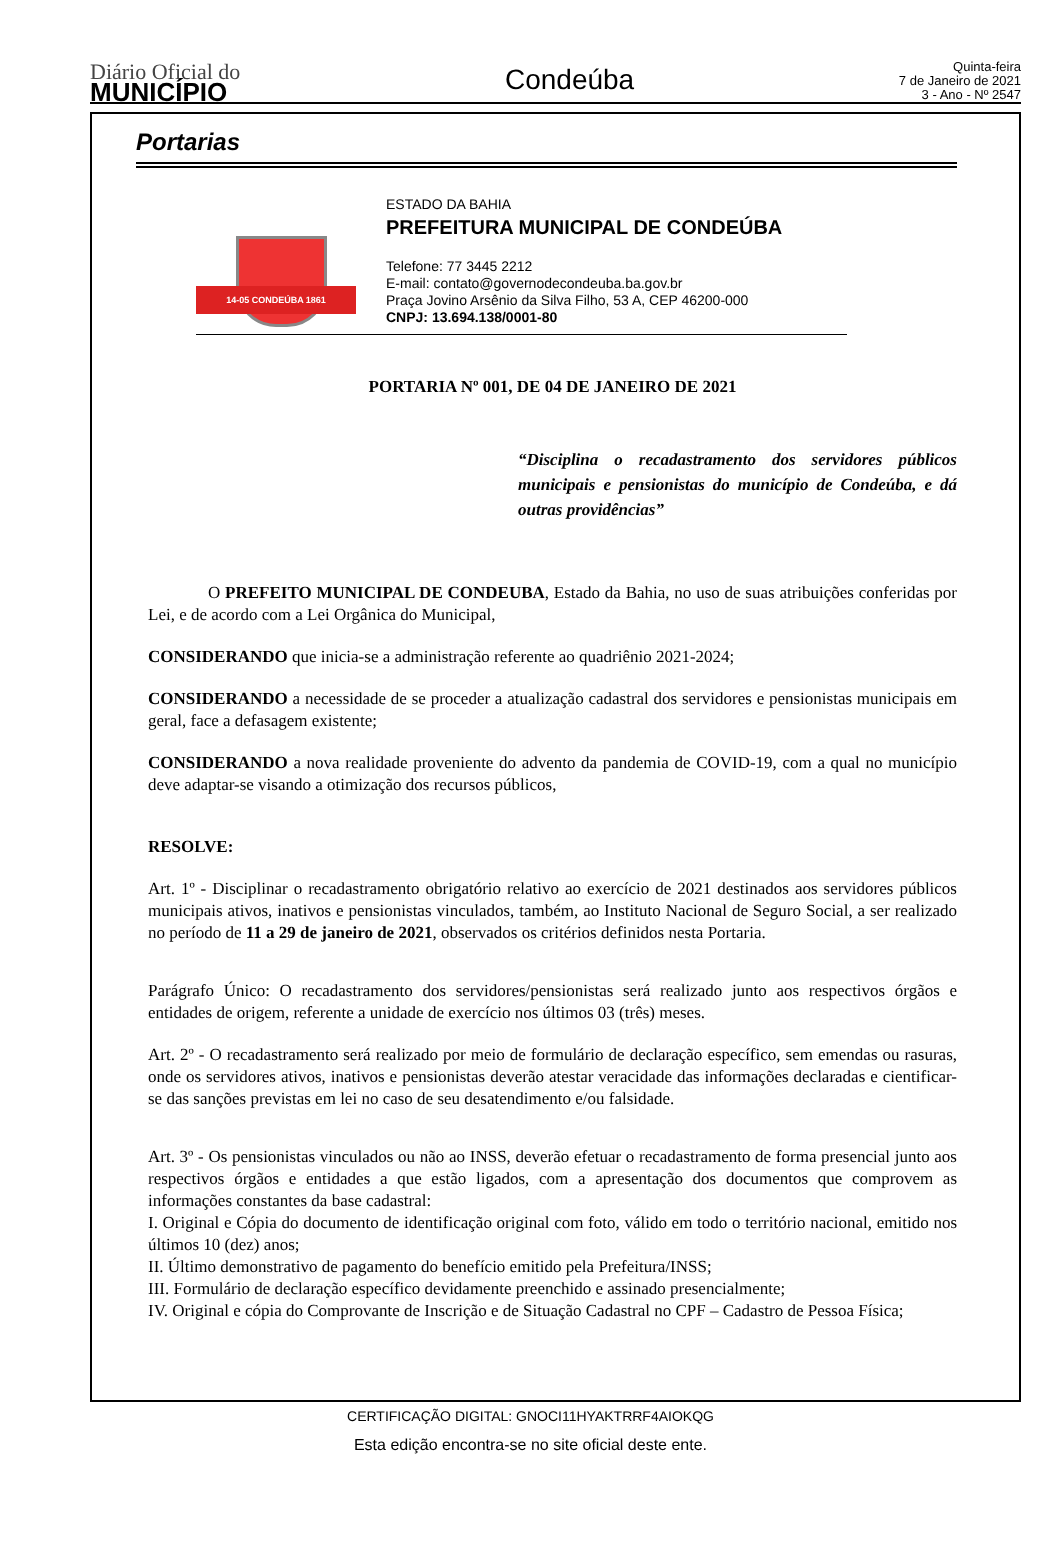Diário Oficial do
MUNICÍPIO
Condeúba
Quinta-feira
7 de Janeiro de 2021
3 - Ano - Nº 2547
Portarias
14-05 CONDEÚBA 1861
ESTADO DA BAHIA
PREFEITURA MUNICIPAL DE CONDEÚBA
Telefone: 77 3445 2212
E-mail: contato@governodecondeuba.ba.gov.br
Praça Jovino Arsênio da Silva Filho, 53 A, CEP 46200-000
CNPJ: 13.694.138/0001-80
PORTARIA Nº 001, DE 04 DE JANEIRO DE 2021
“Disciplina o recadastramento dos servidores públicos municipais e pensionistas do município de Condeúba, e dá outras providências”
O PREFEITO MUNICIPAL DE CONDEUBA, Estado da Bahia, no uso de suas atribuições conferidas por Lei, e de acordo com a Lei Orgânica do Municipal,
CONSIDERANDO que inicia-se a administração referente ao quadriênio 2021-2024;
CONSIDERANDO a necessidade de se proceder a atualização cadastral dos servidores e pensionistas municipais em geral, face a defasagem existente;
CONSIDERANDO a nova realidade proveniente do advento da pandemia de COVID-19, com a qual no município deve adaptar-se visando a otimização dos recursos públicos,
RESOLVE:
Art. 1º - Disciplinar o recadastramento obrigatório relativo ao exercício de 2021 destinados aos servidores públicos municipais ativos, inativos e pensionistas vinculados, também, ao Instituto Nacional de Seguro Social, a ser realizado no período de 11 a 29 de janeiro de 2021, observados os critérios definidos nesta Portaria.
Parágrafo Único: O recadastramento dos servidores/pensionistas será realizado junto aos respectivos órgãos e entidades de origem, referente a unidade de exercício nos últimos 03 (três) meses.
Art. 2º - O recadastramento será realizado por meio de formulário de declaração específico, sem emendas ou rasuras, onde os servidores ativos, inativos e pensionistas deverão atestar veracidade das informações declaradas e cientificar-se das sanções previstas em lei no caso de seu desatendimento e/ou falsidade.
Art. 3º - Os pensionistas vinculados ou não ao INSS, deverão efetuar o recadastramento de forma presencial junto aos respectivos órgãos e entidades a que estão ligados, com a apresentação dos documentos que comprovem as informações constantes da base cadastral:
I. Original e Cópia do documento de identificação original com foto, válido em todo o território nacional, emitido nos últimos 10 (dez) anos;
II. Último demonstrativo de pagamento do benefício emitido pela Prefeitura/INSS;
III. Formulário de declaração específico devidamente preenchido e assinado presencialmente;
IV. Original e cópia do Comprovante de Inscrição e de Situação Cadastral no CPF – Cadastro de Pessoa Física;
CERTIFICAÇÃO DIGITAL: GNOCI11HYAKTRRF4AIOKQG
Esta edição encontra-se no site oficial deste ente.